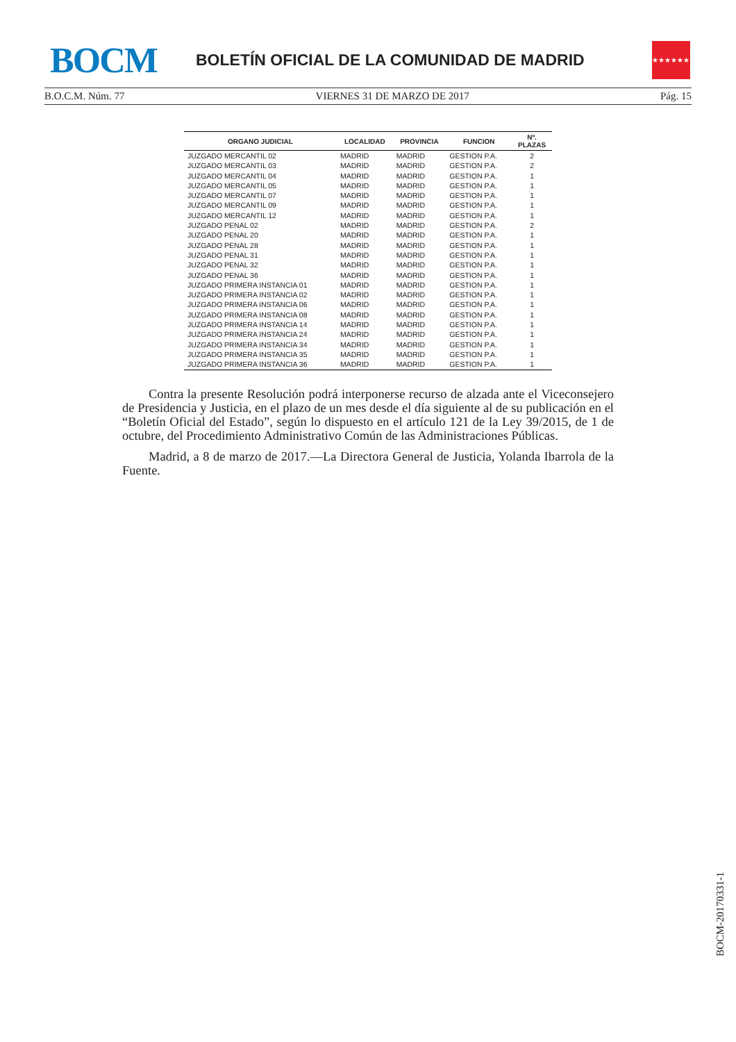BOCM
BOLETÍN OFICIAL DE LA COMUNIDAD DE MADRID
★★★★★★★
B.O.C.M. Núm. 77 VIERNES 31 DE MARZO DE 2017 Pág. 15
| ORGANO JUDICIAL | LOCALIDAD | PROVINCIA | FUNCION | Nº. PLAZAS |
| --- | --- | --- | --- | --- |
| JUZGADO MERCANTIL 02 | MADRID | MADRID | GESTION P.A. | 2 |
| JUZGADO MERCANTIL 03 | MADRID | MADRID | GESTION P.A. | 2 |
| JUZGADO MERCANTIL 04 | MADRID | MADRID | GESTION P.A. | 1 |
| JUZGADO MERCANTIL 05 | MADRID | MADRID | GESTION P.A. | 1 |
| JUZGADO MERCANTIL 07 | MADRID | MADRID | GESTION P.A. | 1 |
| JUZGADO MERCANTIL 09 | MADRID | MADRID | GESTION P.A. | 1 |
| JUZGADO MERCANTIL 12 | MADRID | MADRID | GESTION P.A. | 1 |
| JUZGADO PENAL 02 | MADRID | MADRID | GESTION P.A. | 2 |
| JUZGADO PENAL 20 | MADRID | MADRID | GESTION P.A. | 1 |
| JUZGADO PENAL 28 | MADRID | MADRID | GESTION P.A. | 1 |
| JUZGADO PENAL 31 | MADRID | MADRID | GESTION P.A. | 1 |
| JUZGADO PENAL 32 | MADRID | MADRID | GESTION P.A. | 1 |
| JUZGADO PENAL 36 | MADRID | MADRID | GESTION P.A. | 1 |
| JUZGADO PRIMERA INSTANCIA 01 | MADRID | MADRID | GESTION P.A. | 1 |
| JUZGADO PRIMERA INSTANCIA 02 | MADRID | MADRID | GESTION P.A. | 1 |
| JUZGADO PRIMERA INSTANCIA 06 | MADRID | MADRID | GESTION P.A. | 1 |
| JUZGADO PRIMERA INSTANCIA 08 | MADRID | MADRID | GESTION P.A. | 1 |
| JUZGADO PRIMERA INSTANCIA 14 | MADRID | MADRID | GESTION P.A. | 1 |
| JUZGADO PRIMERA INSTANCIA 24 | MADRID | MADRID | GESTION P.A. | 1 |
| JUZGADO PRIMERA INSTANCIA 34 | MADRID | MADRID | GESTION P.A. | 1 |
| JUZGADO PRIMERA INSTANCIA 35 | MADRID | MADRID | GESTION P.A. | 1 |
| JUZGADO PRIMERA INSTANCIA 36 | MADRID | MADRID | GESTION P.A. | 1 |
Contra la presente Resolución podrá interponerse recurso de alzada ante el Viceconsejero de Presidencia y Justicia, en el plazo de un mes desde el día siguiente al de su publicación en el “Boletín Oficial del Estado”, según lo dispuesto en el artículo 121 de la Ley 39/2015, de 1 de octubre, del Procedimiento Administrativo Común de las Administraciones Públicas.
Madrid, a 8 de marzo de 2017.—La Directora General de Justicia, Yolanda Ibarrola de la Fuente.
BOCM-20170331-1